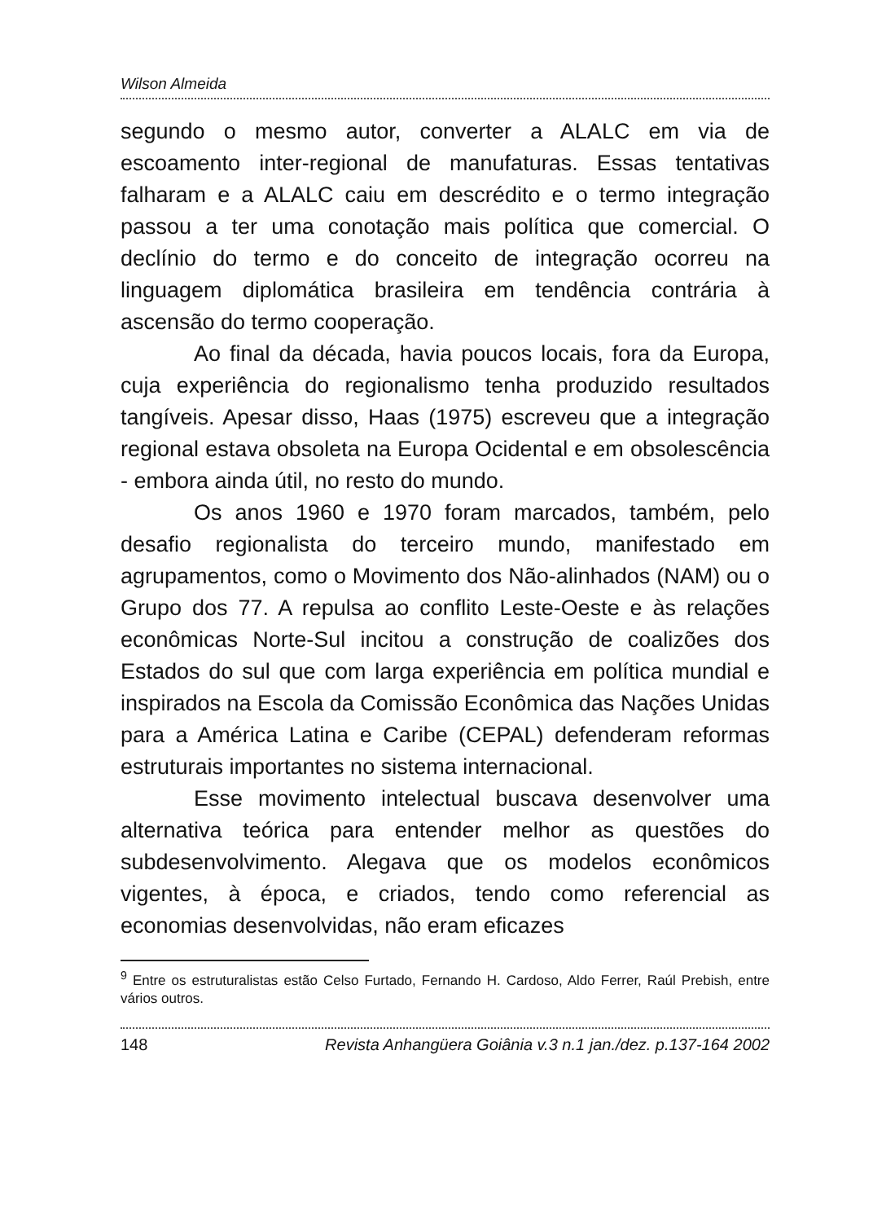Wilson Almeida
segundo o mesmo autor, converter a ALALC em via de escoamento inter-regional de manufaturas. Essas tentativas falharam e a ALALC caiu em descrédito e o termo integração passou a ter uma conotação mais política que comercial. O declínio do termo e do conceito de integração ocorreu na linguagem diplomática brasileira em tendência contrária à ascensão do termo cooperação.
Ao final da década, havia poucos locais, fora da Europa, cuja experiência do regionalismo tenha produzido resultados tangíveis. Apesar disso, Haas (1975) escreveu que a integração regional estava obsoleta na Europa Ocidental e em obsolescência - embora ainda útil, no resto do mundo.
Os anos 1960 e 1970 foram marcados, também, pelo desafio regionalista do terceiro mundo, manifestado em agrupamentos, como o Movimento dos Não-alinhados (NAM) ou o Grupo dos 77. A repulsa ao conflito Leste-Oeste e às relações econômicas Norte-Sul incitou a construção de coalizões dos Estados do sul que com larga experiência em política mundial e inspirados na Escola da Comissão Econômica das Nações Unidas para a América Latina e Caribe (CEPAL) defenderam reformas estruturais importantes no sistema internacional.
Esse movimento intelectual buscava desenvolver uma alternativa teórica para entender melhor as questões do subdesenvolvimento. Alegava que os modelos econômicos vigentes, à época, e criados, tendo como referencial as economias desenvolvidas, não eram eficazes
<sup>9</sup> Entre os estruturalistas estão Celso Furtado, Fernando H. Cardoso, Aldo Ferrer, Raúl Prebish, entre vários outros.
148 Revista Anhangüera Goiânia v.3 n.1 jan./dez. p.137-164 2002